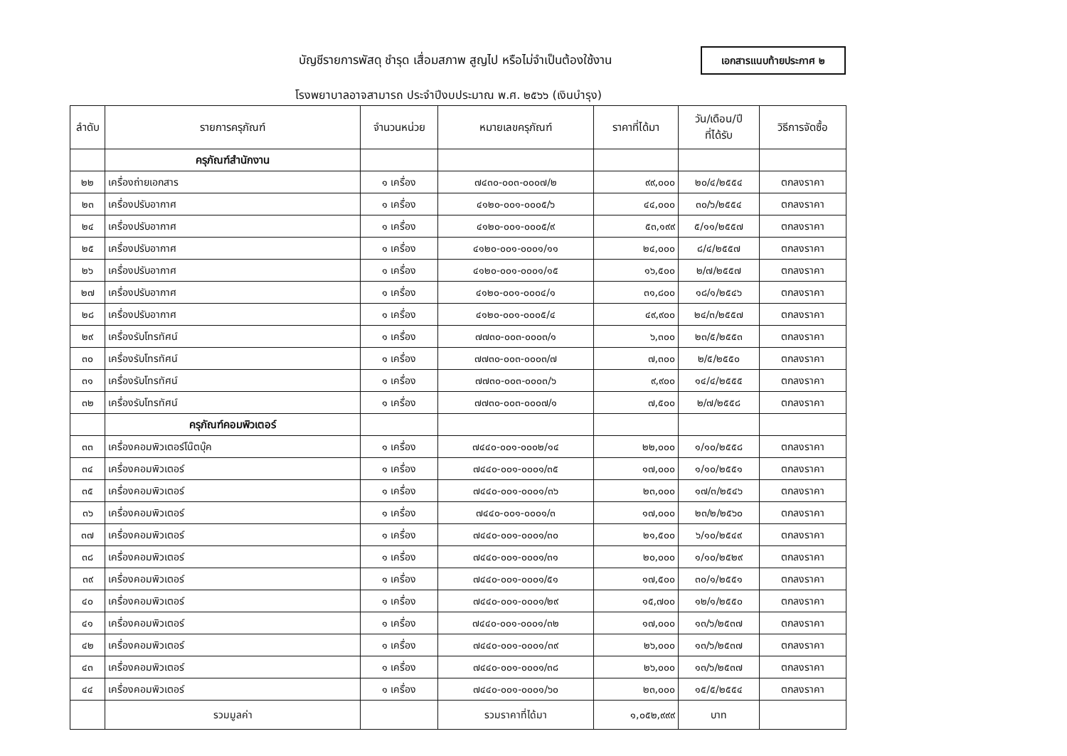บัญชีรายการพัสดุ ชำรุด เสื่อมสภาพ สูญไป หรือไม่จำเป็นต้องใช้งาน
เอกสารแนบท้ายประกาศ ๒
โรงพยาบาลอาจสามารถ ประจำปีงบประมาณ พ.ศ. ๒๕๖๖ (เงินบำรุง)
| ลำดับ | รายการครุภัณฑ์ | จำนวนหน่วย | หมายเลขครุภัณฑ์ | ราคาที่ได้มา | วัน/เดือน/ปี ที่ได้รับ | วิธีการจัดซื้อ |
| --- | --- | --- | --- | --- | --- | --- |
| | ครุภัณฑ์สำนักงาน | | | | | |
| ๒๒ | เครื่องถ่ายเอกสาร | ๑ เครื่อง | ๗๔๓๐-๐๐๓-๐๐๐๗/๒ | ๙๙,๐๐๐ | ๒๐/๔/๒๕๕๔ | ตกลงราคา |
| ๒๓ | เครื่องปรับอากาศ | ๑ เครื่อง | ๔๑๒๐-๐๐๑-๐๐๐๕/๖ | ๔๔,๐๐๐ | ๓๐/๖/๒๕๕๔ | ตกลงราคา |
| ๒๔ | เครื่องปรับอากาศ | ๑ เครื่อง | ๔๑๒๐-๐๐๑-๐๐๐๕/๙ | ๕๓,๑๙๙ | ๕/๑๑/๒๕๕๗ | ตกลงราคา |
| ๒๕ | เครื่องปรับอากาศ | ๑ เครื่อง | ๔๑๒๐-๐๐๑-๐๐๐๑/๑๑ | ๒๔,๐๐๐ | ๘/๔/๒๕๕๗ | ตกลงราคา |
| ๒๖ | เครื่องปรับอากาศ | ๑ เครื่อง | ๔๑๒๐-๐๐๑-๐๐๐๑/๑๕ | ๑๖,๕๐๐ | ๒/๗/๒๕๕๗ | ตกลงราคา |
| ๒๗ | เครื่องปรับอากาศ | ๑ เครื่อง | ๔๑๒๐-๐๐๑-๐๐๐๔/๑ | ๓๑,๘๐๐ | ๑๘/๑/๒๕๔๖ | ตกลงราคา |
| ๒๘ | เครื่องปรับอากาศ | ๑ เครื่อง | ๔๑๒๐-๐๐๑-๐๐๐๕/๔ | ๔๙,๙๐๐ | ๒๔/๓/๒๕๕๗ | ตกลงราคา |
| ๒๙ | เครื่องรับโทรทัศน์ | ๑ เครื่อง | ๗๗๓๐-๐๐๓-๐๐๐๓/๑ | ๖,๓๐๐ | ๒๓/๕/๒๕๕๓ | ตกลงราคา |
| ๓๐ | เครื่องรับโทรทัศน์ | ๑ เครื่อง | ๗๗๓๐-๐๐๓-๐๐๐๓/๗ | ๗,๓๐๐ | ๒/๕/๒๕๕๐ | ตกลงราคา |
| ๓๑ | เครื่องรับโทรทัศน์ | ๑ เครื่อง | ๗๗๓๐-๐๐๓-๐๐๐๓/๖ | ๙,๙๐๐ | ๑๔/๔/๒๕๕๕ | ตกลงราคา |
| ๓๒ | เครื่องรับโทรทัศน์ | ๑ เครื่อง | ๗๗๓๐-๐๐๓-๐๐๐๗/๑ | ๗,๕๐๐ | ๒/๗/๒๕๕๘ | ตกลงราคา |
| | ครุภัณฑ์คอมพิวเตอร์ | | | | | |
| ๓๓ | เครื่องคอมพิวเตอร์โน๊ตบุ๊ค | ๑ เครื่อง | ๗๔๔๐-๐๐๑-๐๐๐๒/๑๔ | ๒๒,๐๐๐ | ๑/๑๐/๒๕๕๘ | ตกลงราคา |
| ๓๔ | เครื่องคอมพิวเตอร์ | ๑ เครื่อง | ๗๔๔๐-๐๐๑-๐๐๐๑/๓๕ | ๑๗,๐๐๐ | ๑/๑๐/๒๕๕๑ | ตกลงราคา |
| ๓๕ | เครื่องคอมพิวเตอร์ | ๑ เครื่อง | ๗๔๔๐-๐๐๑-๐๐๐๑/๓๖ | ๒๓,๐๐๐ | ๑๗/๓/๒๕๔๖ | ตกลงราคา |
| ๓๖ | เครื่องคอมพิวเตอร์ | ๑ เครื่อง | ๗๔๔๐-๐๐๑-๐๐๐๑/๓ | ๑๗,๐๐๐ | ๒๓/๒/๒๕๖๐ | ตกลงราคา |
| ๓๗ | เครื่องคอมพิวเตอร์ | ๑ เครื่อง | ๗๔๔๐-๐๐๑-๐๐๐๑/๓๐ | ๒๑,๕๐๐ | ๖/๑๐/๒๕๔๙ | ตกลงราคา |
| ๓๘ | เครื่องคอมพิวเตอร์ | ๑ เครื่อง | ๗๔๔๐-๐๐๑-๐๐๐๑/๓๑ | ๒๐,๐๐๐ | ๑/๑๐/๒๕๒๙ | ตกลงราคา |
| ๓๙ | เครื่องคอมพิวเตอร์ | ๑ เครื่อง | ๗๔๔๐-๐๐๑-๐๐๐๑/๕๑ | ๑๗,๕๐๐ | ๓๐/๑/๒๕๕๑ | ตกลงราคา |
| ๔๐ | เครื่องคอมพิวเตอร์ | ๑ เครื่อง | ๗๔๔๐-๐๐๑-๐๐๐๑/๒๙ | ๑๕,๗๐๐ | ๑๒/๑/๒๕๕๐ | ตกลงราคา |
| ๔๑ | เครื่องคอมพิวเตอร์ | ๑ เครื่อง | ๗๔๔๐-๐๐๑-๐๐๐๑/๓๒ | ๑๗,๐๐๐ | ๑๓/๖/๒๕๓๗ | ตกลงราคา |
| ๔๒ | เครื่องคอมพิวเตอร์ | ๑ เครื่อง | ๗๔๔๐-๐๐๑-๐๐๐๑/๓๙ | ๒๖,๐๐๐ | ๑๓/๖/๒๕๓๗ | ตกลงราคา |
| ๔๓ | เครื่องคอมพิวเตอร์ | ๑ เครื่อง | ๗๔๔๐-๐๐๑-๐๐๐๑/๓๘ | ๒๖,๐๐๐ | ๑๓/๖/๒๕๓๗ | ตกลงราคา |
| ๔๔ | เครื่องคอมพิวเตอร์ | ๑ เครื่อง | ๗๔๔๐-๐๐๑-๐๐๐๑/๖๐ | ๒๓,๐๐๐ | ๑๕/๕/๒๕๕๔ | ตกลงราคา |
| | รวมมูลค่า | | รวมราคาที่ได้มา | ๑,๐๕๒,๙๙๙ | บาท | |